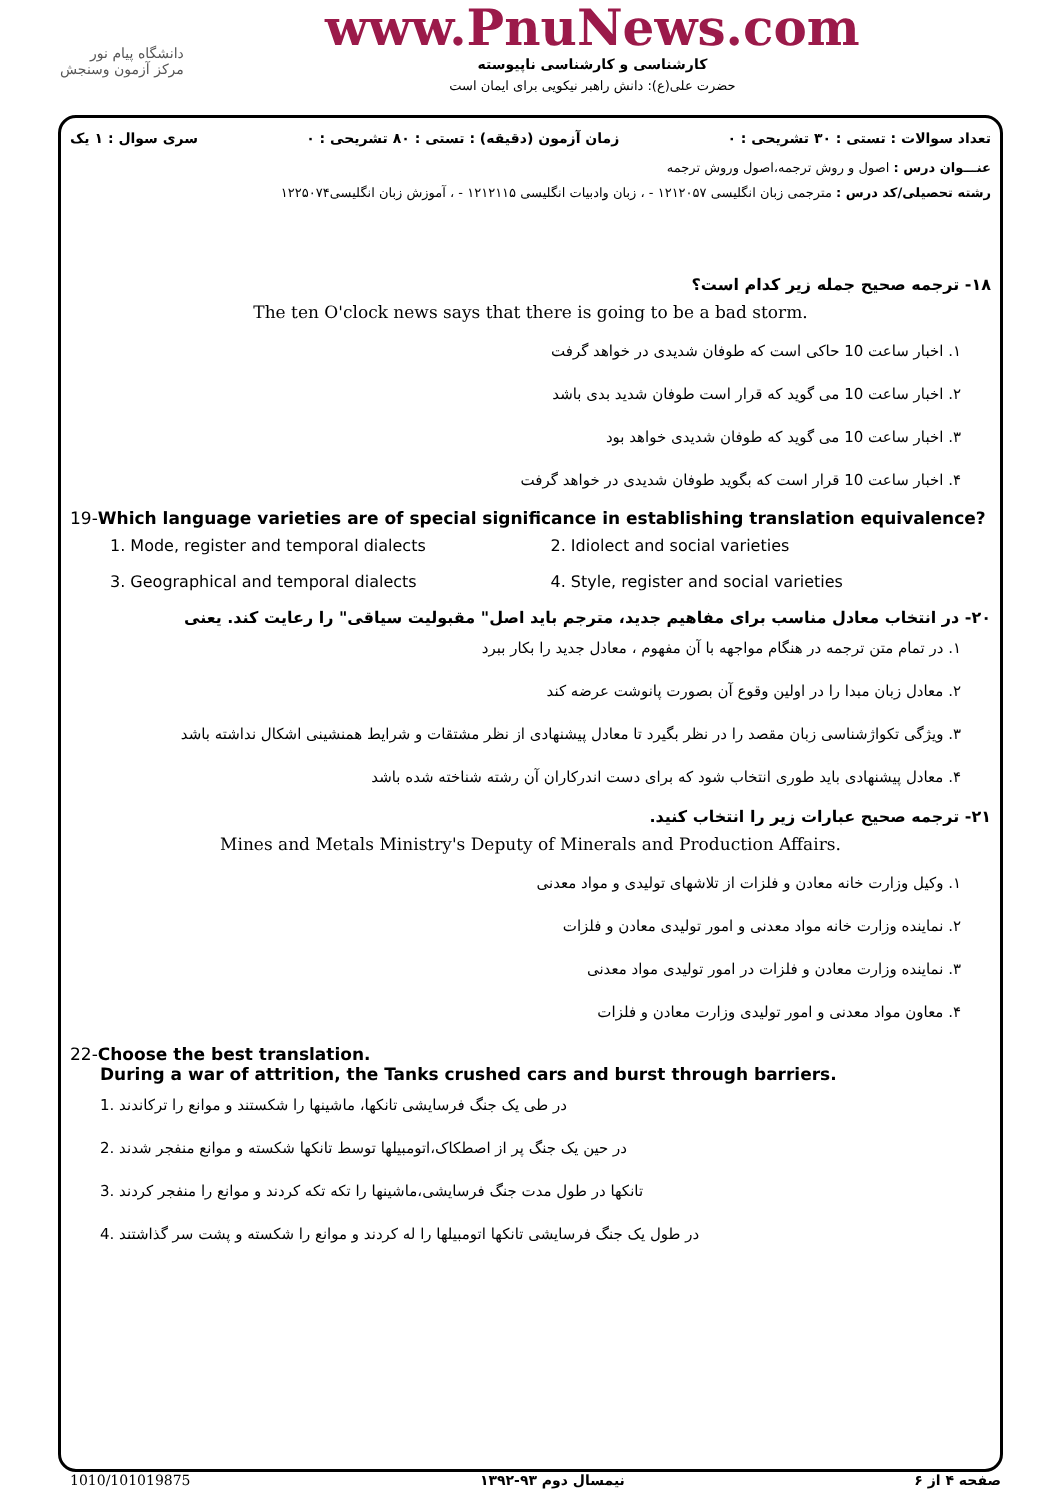دانشگاه پیام نور
مرکز آزمون وسنجش
www.PnuNews.com
کارشناسی و کارشناسی ناپیوسته
حضرت علی(ع): دانش راهبر نیکویی برای ایمان است
تعداد سوالات : تستی : ۳۰ تشریحی : ۰ زمان آزمون (دقیقه) : تستی : ۸۰ تشریحی : ۰ سری سوال : ۱ یک
عنـــوان درس : اصول و روش ترجمه،اصول وروش ترجمه
رشته تحصیلی/کد درس : مترجمی زبان انگلیسی ۱۲۱۲۰۵۷ - ، زبان وادبیات انگلیسی ۱۲۱۲۱۱۵ - ، آموزش زبان انگلیسی۱۲۲۵۰۷۴
۱۸- ترجمه صحیح جمله زیر کدام است؟
The ten O'clock news says that there is going to be a bad storm.
۱. اخبار ساعت 10 حاکی است که طوفان شدیدی در خواهد گرفت
۲. اخبار ساعت 10 می گوید که قرار است طوفان شدید بدی باشد
۳. اخبار ساعت 10 می گوید که طوفان شدیدی خواهد بود
۴. اخبار ساعت 10 قرار است که بگوید طوفان شدیدی در خواهد گرفت
19-Which language varieties are of special significance in establishing translation equivalence?
1. Mode, register and temporal dialects 2. Idiolect and social varieties 3. Geographical and temporal dialects 4. Style, register and social varieties
۲۰- در انتخاب معادل مناسب برای مفاهیم جدید، مترجم باید اصل" مقبولیت سیاقی" را رعایت کند. یعنی
۱. در تمام متن ترجمه در هنگام مواجهه با آن مفهوم ، معادل جدید را بکار ببرد
۲. معادل زبان مبدا را در اولین وقوع آن بصورت پانوشت عرضه کند
۳. ویژگی تکواژشناسی زبان مقصد را در نظر بگیرد تا معادل پیشنهادی از نظر مشتقات و شرایط همنشینی اشکال نداشته باشد
۴. معادل پیشنهادی باید طوری انتخاب شود که برای دست اندرکاران آن رشته شناخته شده باشد
۲۱- ترجمه صحیح عبارات زیر را انتخاب کنید.
Mines and Metals Ministry's Deputy of Minerals and Production Affairs.
۱. وکیل وزارت خانه معادن و فلزات از تلاشهای تولیدی و مواد معدنی
۲. نماینده وزارت خانه مواد معدنی و امور تولیدی معادن و فلزات
۳. نماینده وزارت معادن و فلزات در امور تولیدی مواد معدنی
۴. معاون مواد معدنی و امور تولیدی وزارت معادن و فلزات
22-Choose the best translation.
During a war of attrition, the Tanks crushed cars and burst through barriers.
1. در طی یک جنگ فرسایشی تانکها، ماشینها را شکستند و موانع را ترکاندند
2. در حین یک جنگ پر از اصطکاک،اتومبیلها توسط تانکها شکسته و موانع منفجر شدند
3. تانکها در طول مدت جنگ فرسایشی،ماشینها را تکه تکه کردند و موانع را منفجر کردند
4. در طول یک جنگ فرسایشی تانکها اتومبیلها را له کردند و موانع را شکسته و پشت سر گذاشتند
صفحه ۴ از ۶ نیمسال دوم ۹۳-۱۳۹۲ 1010/101019875